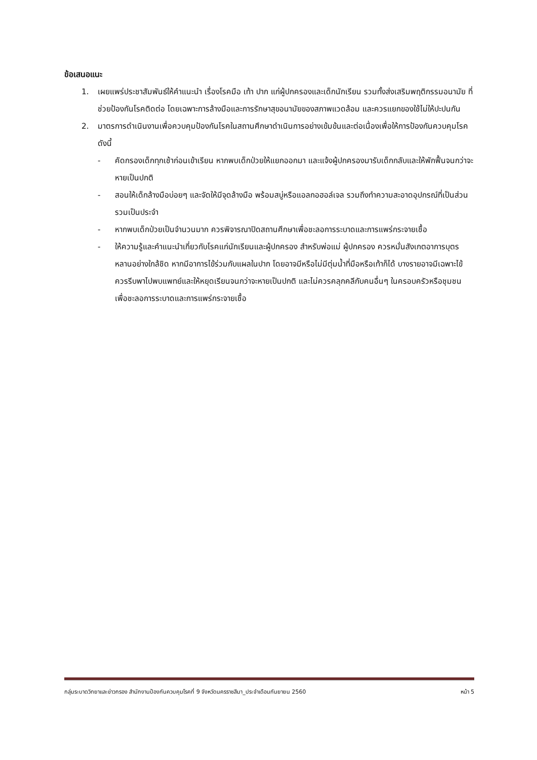ข้อเสนอแนะ
1. เผยแพร่ประชาสัมพันธ์ให้คำแนะนำ เรื่องโรคมือ เท้า ปาก แก่ผู้ปกครองและเด็กนักเรียน รวมทั้งส่งเสริมพฤติกรรมอนามัย ที่ช่วยป้องกันโรคติดต่อ โดยเฉพาะการล้างมือและการรักษาสุขอนามัยของสภาพแวดล้อม และควรแยกของใช้ไม่ให้ปะปนกัน
2. มาตรการดำเนินงานเพื่อควบคุมป้องกันโรคในสถานศึกษาดำเนินการอย่างเข้มข้นและต่อเนื่องเพื่อให้การป้องกันควบคุมโรค ดังนี้
- คัดกรองเด็กทุกเช้าก่อนเข้าเรียน หากพบเด็กป่วยให้แยกออกมา และแจ้งผู้ปกครองมารับเด็กกลับและให้พักฟื้นจนกว่าจะหายเป็นปกติ
- สอนให้เด็กล้างมือบ่อยๆ และจัดให้มีจุดล้างมือ พร้อมสบู่หรือแอลกอฮอล์เจล รวมถึงทำความสะอาดอุปกรณ์ที่เป็นส่วนรวมเป็นประจำ
- หากพบเด็กป่วยเป็นจำนวนมาก ควรพิจารณาปิดสถานศึกษาเพื่อชะลอการระบาดและการแพร่กระจายเชื้อ
- ให้ความรู้และคำแนะนำเกี่ยวกับโรคแก่นักเรียนและผู้ปกครอง สำหรับพ่อแม่ ผู้ปกครอง ควรหมั่นสังเกตอาการบุตรหลานอย่างใกล้ชิด หากมีอาการไข้ร่วมกับแผลในปาก โดยอาจมีหรือไม่มีตุ่มน้ำที่มือหรือเท้าก็ได้ บางรายอาจมีเฉพาะไข้ ควรรีบพาไปพบแพทย์และให้หยุดเรียนจนกว่าจะหายเป็นปกติ และไม่ควรคลุกคลีกับคนอื่นๆ ในครอบครัวหรือชุมชน เพื่อชะลอการระบาดและการแพร่กระจายเชื้อ
กลุ่มระบาดวิทยาและข่าวกรอง สำนักงานป้องกันควบคุมโรคที่ 9 จังหวัดนครราชสีมา_ประจำเดือนกันยายน 2560 หน้า 5